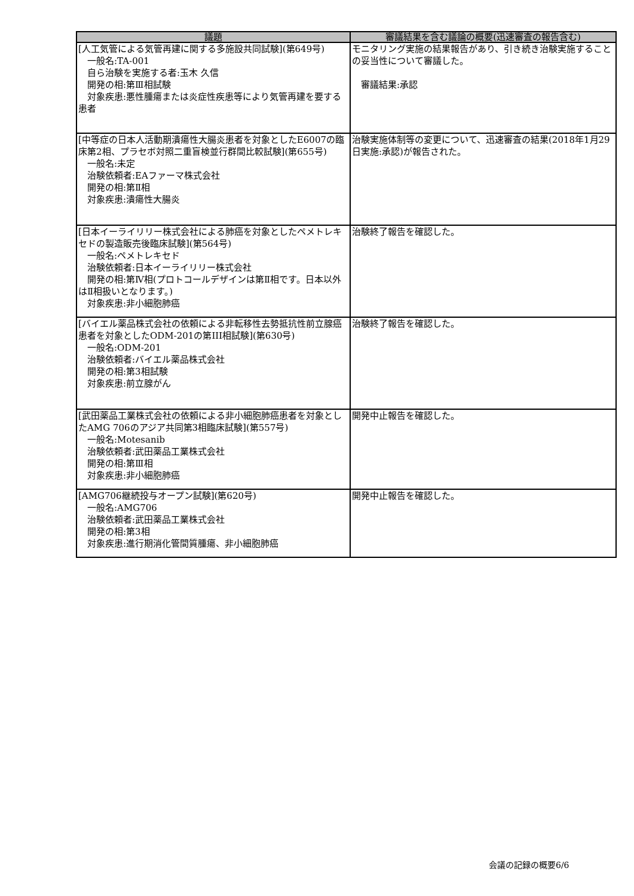| 議題 | 審議結果を含む議論の概要(迅速審査の報告含む) |
| --- | --- |
| [人工気管による気管再建に関する多施設共同試験](第649号) 一般名:TA-001 自ら治験を実施する者:玉木 久信 開発の相:第Ⅲ相試験 対象疾患:悪性腫瘍または炎症性疾患等により気管再建を要する患者 | モニタリング実施の結果報告があり、引き続き治験実施することの妥当性について審議した。 審議結果:承認 |
| [中等症の日本人活動期潰瘍性大腸炎患者を対象としたE6007の臨床第2相、プラセボ対照二重盲検並行群間比較試験](第655号) 一般名:未定 治験依頼者:EAファーマ株式会社 開発の相:第Ⅱ相 対象疾患:潰瘍性大腸炎 | 治験実施体制等の変更について、迅速審査の結果(2018年1月29日実施:承認)が報告された。 |
| [日本イーライリリー株式会社による肺癌を対象としたペメトレキセドの製造販売後臨床試験](第564号) 一般名:ペメトレキセド 治験依頼者:日本イーライリリー株式会社 開発の相:第Ⅳ相(プロトコールデザインは第Ⅱ相です。日本以外はⅡ相扱いとなります。) 対象疾患:非小細胞肺癌 | 治験終了報告を確認した。 |
| [バイエル薬品株式会社の依頼による非転移性去勢抵抗性前立腺癌患者を対象としたODM-201の第III相試験](第630号) 一般名:ODM-201 治験依頼者:バイエル薬品株式会社 開発の相:第3相試験 対象疾患:前立腺がん | 治験終了報告を確認した。 |
| [武田薬品工業株式会社の依頼による非小細胞肺癌患者を対象としたAMG 706のアジア共同第3相臨床試験](第557号) 一般名:Motesanib 治験依頼者:武田薬品工業株式会社 開発の相:第Ⅲ相 対象疾患:非小細胞肺癌 | 開発中止報告を確認した。 |
| [AMG706継続投与オープン試験](第620号) 一般名:AMG706 治験依頼者:武田薬品工業株式会社 開発の相:第3相 対象疾患:進行期消化管間質腫瘍、非小細胞肺癌 | 開発中止報告を確認した。 |
会議の記録の概要6/6